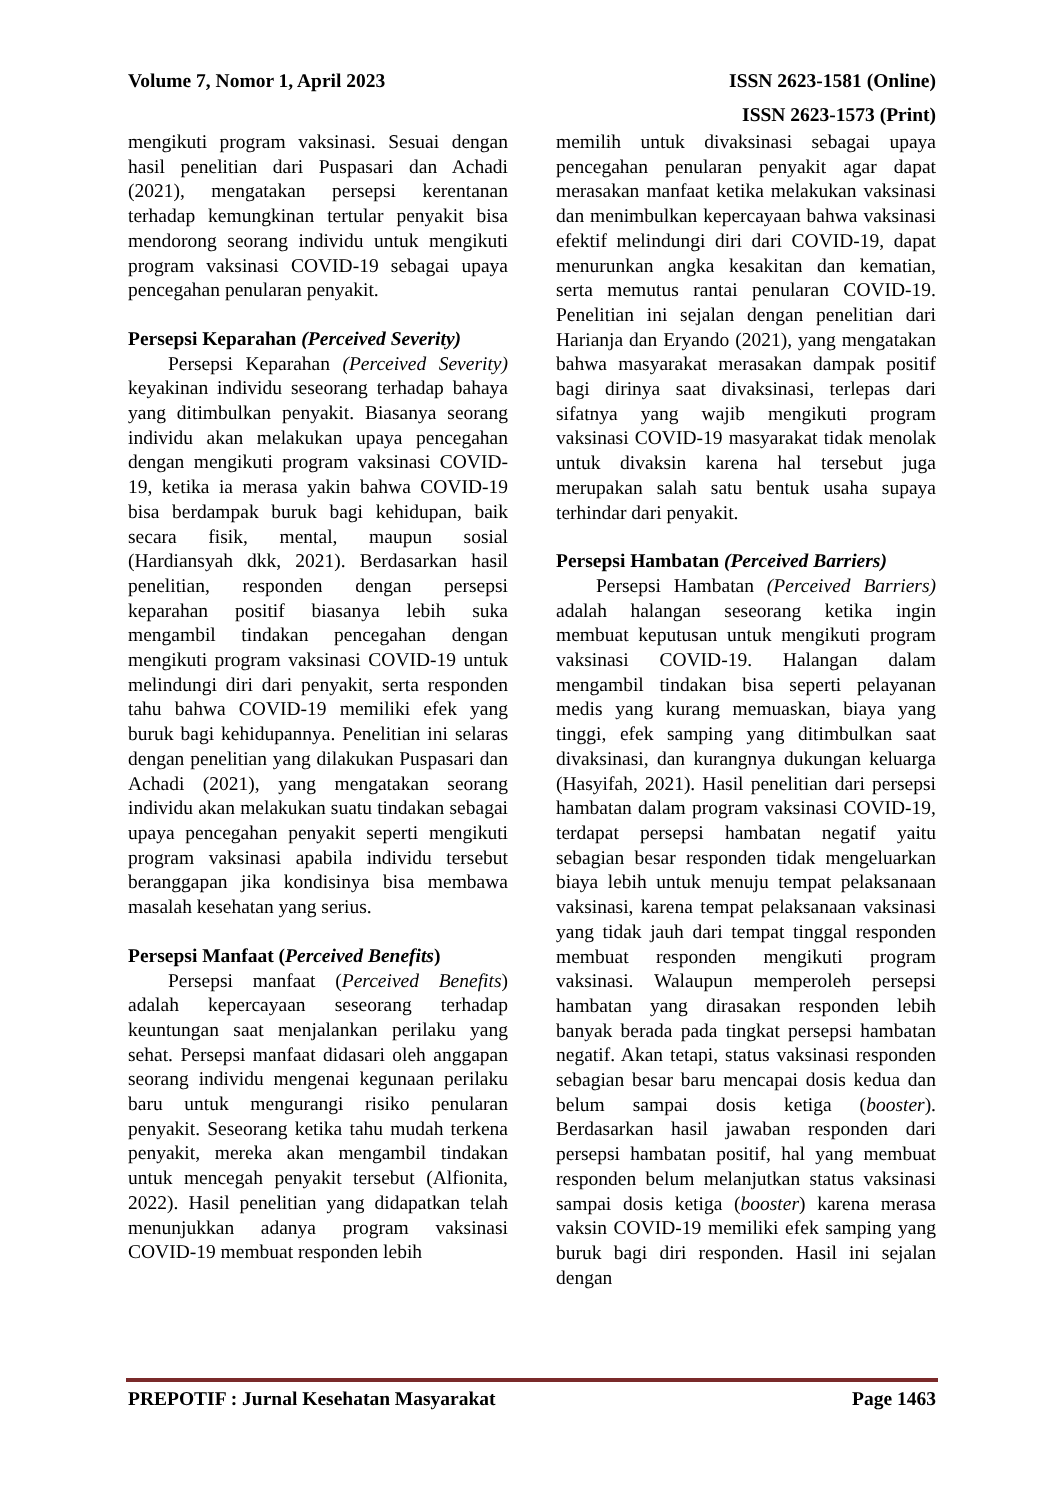Volume 7, Nomor 1, April 2023 ISSN 2623-1581 (Online)
ISSN 2623-1573 (Print)
mengikuti program vaksinasi. Sesuai dengan hasil penelitian dari Puspasari dan Achadi (2021), mengatakan persepsi kerentanan terhadap kemungkinan tertular penyakit bisa mendorong seorang individu untuk mengikuti program vaksinasi COVID-19 sebagai upaya pencegahan penularan penyakit.
Persepsi Keparahan (Perceived Severity)
Persepsi Keparahan (Perceived Severity) keyakinan individu seseorang terhadap bahaya yang ditimbulkan penyakit. Biasanya seorang individu akan melakukan upaya pencegahan dengan mengikuti program vaksinasi COVID-19, ketika ia merasa yakin bahwa COVID-19 bisa berdampak buruk bagi kehidupan, baik secara fisik, mental, maupun sosial (Hardiansyah dkk, 2021). Berdasarkan hasil penelitian, responden dengan persepsi keparahan positif biasanya lebih suka mengambil tindakan pencegahan dengan mengikuti program vaksinasi COVID-19 untuk melindungi diri dari penyakit, serta responden tahu bahwa COVID-19 memiliki efek yang buruk bagi kehidupannya. Penelitian ini selaras dengan penelitian yang dilakukan Puspasari dan Achadi (2021), yang mengatakan seorang individu akan melakukan suatu tindakan sebagai upaya pencegahan penyakit seperti mengikuti program vaksinasi apabila individu tersebut beranggapan jika kondisinya bisa membawa masalah kesehatan yang serius.
Persepsi Manfaat (Perceived Benefits)
Persepsi manfaat (Perceived Benefits) adalah kepercayaan seseorang terhadap keuntungan saat menjalankan perilaku yang sehat. Persepsi manfaat didasari oleh anggapan seorang individu mengenai kegunaan perilaku baru untuk mengurangi risiko penularan penyakit. Seseorang ketika tahu mudah terkena penyakit, mereka akan mengambil tindakan untuk mencegah penyakit tersebut (Alfionita, 2022). Hasil penelitian yang didapatkan telah menunjukkan adanya program vaksinasi COVID-19 membuat responden lebih
memilih untuk divaksinasi sebagai upaya pencegahan penularan penyakit agar dapat merasakan manfaat ketika melakukan vaksinasi dan menimbulkan kepercayaan bahwa vaksinasi efektif melindungi diri dari COVID-19, dapat menurunkan angka kesakitan dan kematian, serta memutus rantai penularan COVID-19. Penelitian ini sejalan dengan penelitian dari Harianja dan Eryando (2021), yang mengatakan bahwa masyarakat merasakan dampak positif bagi dirinya saat divaksinasi, terlepas dari sifatnya yang wajib mengikuti program vaksinasi COVID-19 masyarakat tidak menolak untuk divaksin karena hal tersebut juga merupakan salah satu bentuk usaha supaya terhindar dari penyakit.
Persepsi Hambatan (Perceived Barriers)
Persepsi Hambatan (Perceived Barriers) adalah halangan seseorang ketika ingin membuat keputusan untuk mengikuti program vaksinasi COVID-19. Halangan dalam mengambil tindakan bisa seperti pelayanan medis yang kurang memuaskan, biaya yang tinggi, efek samping yang ditimbulkan saat divaksinasi, dan kurangnya dukungan keluarga (Hasyifah, 2021). Hasil penelitian dari persepsi hambatan dalam program vaksinasi COVID-19, terdapat persepsi hambatan negatif yaitu sebagian besar responden tidak mengeluarkan biaya lebih untuk menuju tempat pelaksanaan vaksinasi, karena tempat pelaksanaan vaksinasi yang tidak jauh dari tempat tinggal responden membuat responden mengikuti program vaksinasi. Walaupun memperoleh persepsi hambatan yang dirasakan responden lebih banyak berada pada tingkat persepsi hambatan negatif. Akan tetapi, status vaksinasi responden sebagian besar baru mencapai dosis kedua dan belum sampai dosis ketiga (booster). Berdasarkan hasil jawaban responden dari persepsi hambatan positif, hal yang membuat responden belum melanjutkan status vaksinasi sampai dosis ketiga (booster) karena merasa vaksin COVID-19 memiliki efek samping yang buruk bagi diri responden. Hasil ini sejalan dengan
PREPOTIF : Jurnal Kesehatan Masyarakat Page 1463